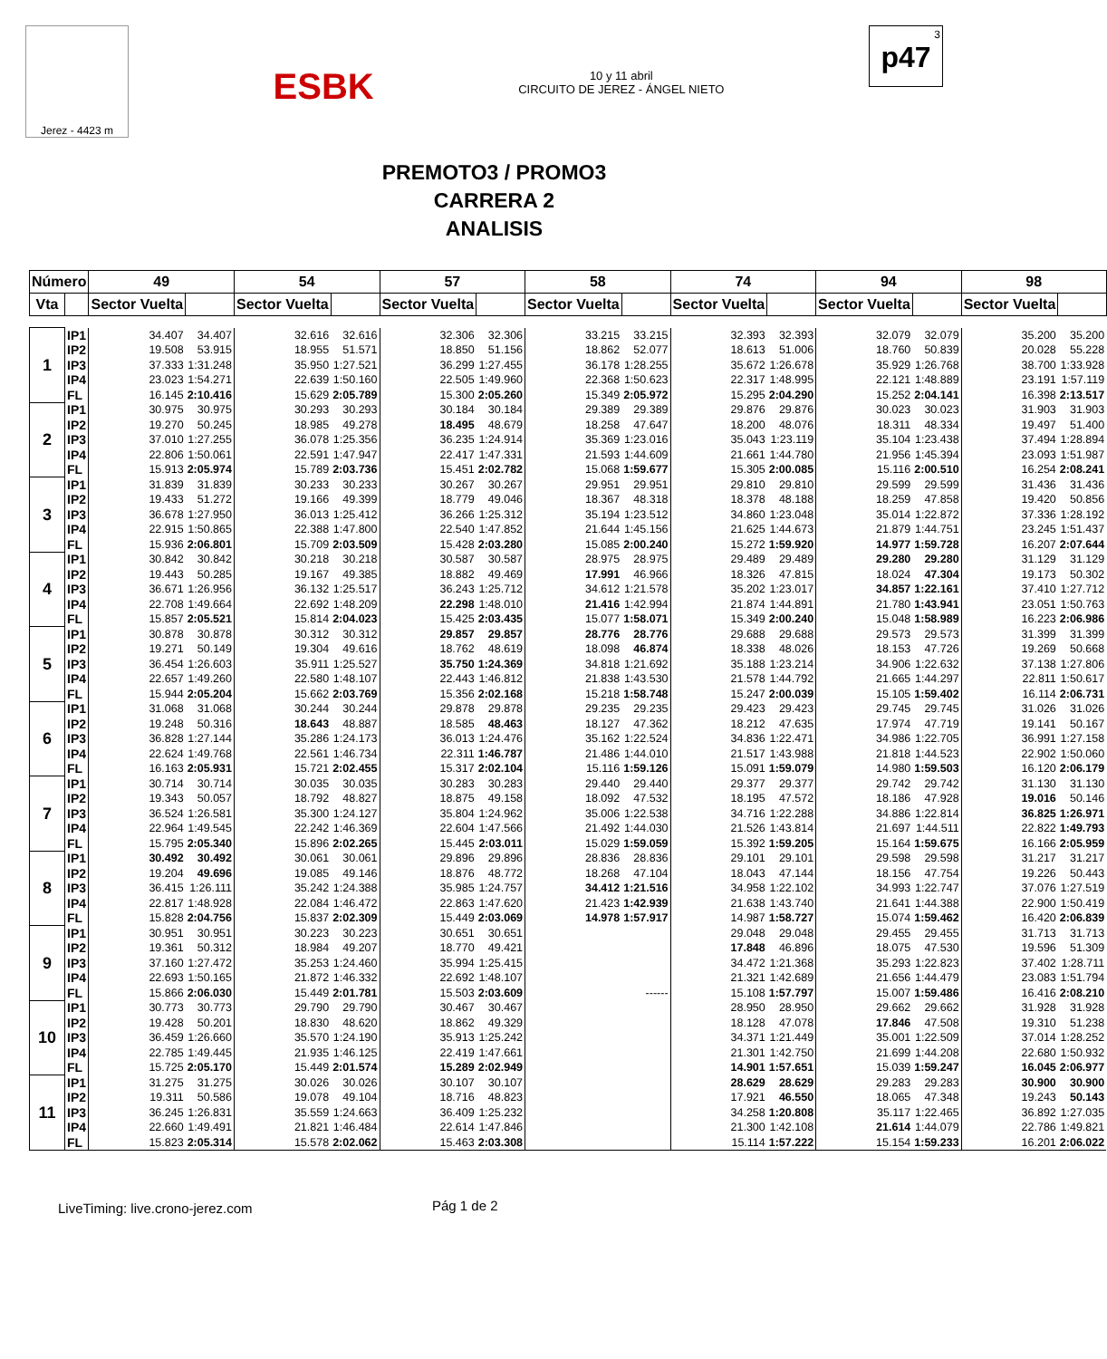Jerez - 4423 m
ESBK
10 y 11 abril
CIRCUITO DE JEREZ - ÁNGEL NIETO
3
p47
PREMOTO3 / PROMO3
CARRERA 2
ANALISIS
| Número | | 49 | | 54 | | 57 | | 58 | | 74 | | 94 | | 98 | |
| --- | --- | --- | --- | --- | --- | --- | --- | --- | --- | --- | --- | --- | --- | --- | --- |
| Vta | | Sector Vuelta | | Sector Vuelta | | Sector Vuelta | | Sector Vuelta | | Sector Vuelta | | Sector Vuelta | | Sector Vuelta | |
| 1 | IP1 | 34.407 | 34.407 | 32.616 | 32.616 | 32.306 | 32.306 | 33.215 | 33.215 | 32.393 | 32.393 | 32.079 | 32.079 | 35.200 | 35.200 |
| | IP2 | 19.508 | 53.915 | 18.955 | 51.571 | 18.850 | 51.156 | 18.862 | 52.077 | 18.613 | 51.006 | 18.760 | 50.839 | 20.028 | 55.228 |
| | IP3 | 37.333 | 1:31.248 | 35.950 | 1:27.521 | 36.299 | 1:27.455 | 36.178 | 1:28.255 | 35.672 | 1:26.678 | 35.929 | 1:26.768 | 38.700 | 1:33.928 |
| | IP4 | 23.023 | 1:54.271 | 22.639 | 1:50.160 | 22.505 | 1:49.960 | 22.368 | 1:50.623 | 22.317 | 1:48.995 | 22.121 | 1:48.889 | 23.191 | 1:57.119 |
| | FL | 16.145 | 2:10.416 | 15.629 | 2:05.789 | 15.300 | 2:05.260 | 15.349 | 2:05.972 | 15.295 | 2:04.290 | 15.252 | 2:04.141 | 16.398 | 2:13.517 |
| 2 | IP1 | 30.975 | 30.975 | 30.293 | 30.293 | 30.184 | 30.184 | 29.389 | 29.389 | 29.876 | 29.876 | 30.023 | 30.023 | 31.903 | 31.903 |
| | IP2 | 19.270 | 50.245 | 18.985 | 49.278 | 18.495 | 48.679 | 18.258 | 47.647 | 18.200 | 48.076 | 18.311 | 48.334 | 19.497 | 51.400 |
| | IP3 | 37.010 | 1:27.255 | 36.078 | 1:25.356 | 36.235 | 1:24.914 | 35.369 | 1:23.016 | 35.043 | 1:23.119 | 35.104 | 1:23.438 | 37.494 | 1:28.894 |
| | IP4 | 22.806 | 1:50.061 | 22.591 | 1:47.947 | 22.417 | 1:47.331 | 21.593 | 1:44.609 | 21.661 | 1:44.780 | 21.956 | 1:45.394 | 23.093 | 1:51.987 |
| | FL | 15.913 | 2:05.974 | 15.789 | 2:03.736 | 15.451 | 2:02.782 | 15.068 | 1:59.677 | 15.305 | 2:00.085 | 15.116 | 2:00.510 | 16.254 | 2:08.241 |
| 3 | IP1 | 31.839 | 31.839 | 30.233 | 30.233 | 30.267 | 30.267 | 29.951 | 29.951 | 29.810 | 29.810 | 29.599 | 29.599 | 31.436 | 31.436 |
| | IP2 | 19.433 | 51.272 | 19.166 | 49.399 | 18.779 | 49.046 | 18.367 | 48.318 | 18.378 | 48.188 | 18.259 | 47.858 | 19.420 | 50.856 |
| | IP3 | 36.678 | 1:27.950 | 36.013 | 1:25.412 | 36.266 | 1:25.312 | 35.194 | 1:23.512 | 34.860 | 1:23.048 | 35.014 | 1:22.872 | 37.336 | 1:28.192 |
| | IP4 | 22.915 | 1:50.865 | 22.388 | 1:47.800 | 22.540 | 1:47.852 | 21.644 | 1:45.156 | 21.625 | 1:44.673 | 21.879 | 1:44.751 | 23.245 | 1:51.437 |
| | FL | 15.936 | 2:06.801 | 15.709 | 2:03.509 | 15.428 | 2:03.280 | 15.085 | 2:00.240 | 15.272 | 1:59.920 | 14.977 | 1:59.728 | 16.207 | 2:07.644 |
| 4 | IP1 | 30.842 | 30.842 | 30.218 | 30.218 | 30.587 | 30.587 | 28.975 | 28.975 | 29.489 | 29.489 | 29.280 | 29.280 | 31.129 | 31.129 |
| | IP2 | 19.443 | 50.285 | 19.167 | 49.385 | 18.882 | 49.469 | 17.991 | 46.966 | 18.326 | 47.815 | 18.024 | 47.304 | 19.173 | 50.302 |
| | IP3 | 36.671 | 1:26.956 | 36.132 | 1:25.517 | 36.243 | 1:25.712 | 34.612 | 1:21.578 | 35.202 | 1:23.017 | 34.857 | 1:22.161 | 37.410 | 1:27.712 |
| | IP4 | 22.708 | 1:49.664 | 22.692 | 1:48.209 | 22.298 | 1:48.010 | 21.416 | 1:42.994 | 21.874 | 1:44.891 | 21.780 | 1:43.941 | 23.051 | 1:50.763 |
| | FL | 15.857 | 2:05.521 | 15.814 | 2:04.023 | 15.425 | 2:03.435 | 15.077 | 1:58.071 | 15.349 | 2:00.240 | 15.048 | 1:58.989 | 16.223 | 2:06.986 |
| 5 | IP1 | 30.878 | 30.878 | 30.312 | 30.312 | 29.857 | 29.857 | 28.776 | 28.776 | 29.688 | 29.688 | 29.573 | 29.573 | 31.399 | 31.399 |
| | IP2 | 19.271 | 50.149 | 19.304 | 49.616 | 18.762 | 48.619 | 18.098 | 46.874 | 18.338 | 48.026 | 18.153 | 47.726 | 19.269 | 50.668 |
| | IP3 | 36.454 | 1:26.603 | 35.911 | 1:25.527 | 35.750 | 1:24.369 | 34.818 | 1:21.692 | 35.188 | 1:23.214 | 34.906 | 1:22.632 | 37.138 | 1:27.806 |
| | IP4 | 22.657 | 1:49.260 | 22.580 | 1:48.107 | 22.443 | 1:46.812 | 21.838 | 1:43.530 | 21.578 | 1:44.792 | 21.665 | 1:44.297 | 22.811 | 1:50.617 |
| | FL | 15.944 | 2:05.204 | 15.662 | 2:03.769 | 15.356 | 2:02.168 | 15.218 | 1:58.748 | 15.247 | 2:00.039 | 15.105 | 1:59.402 | 16.114 | 2:06.731 |
| 6 | IP1 | 31.068 | 31.068 | 30.244 | 30.244 | 29.878 | 29.878 | 29.235 | 29.235 | 29.423 | 29.423 | 29.745 | 29.745 | 31.026 | 31.026 |
| | IP2 | 19.248 | 50.316 | 18.643 | 48.887 | 18.585 | 48.463 | 18.127 | 47.362 | 18.212 | 47.635 | 17.974 | 47.719 | 19.141 | 50.167 |
| | IP3 | 36.828 | 1:27.144 | 35.286 | 1:24.173 | 36.013 | 1:24.476 | 35.162 | 1:22.524 | 34.836 | 1:22.471 | 34.986 | 1:22.705 | 36.991 | 1:27.158 |
| | IP4 | 22.624 | 1:49.768 | 22.561 | 1:46.734 | 22.311 | 1:46.787 | 21.486 | 1:44.010 | 21.517 | 1:43.988 | 21.818 | 1:44.523 | 22.902 | 1:50.060 |
| | FL | 16.163 | 2:05.931 | 15.721 | 2:02.455 | 15.317 | 2:02.104 | 15.116 | 1:59.126 | 15.091 | 1:59.079 | 14.980 | 1:59.503 | 16.120 | 2:06.179 |
| 7 | IP1 | 30.714 | 30.714 | 30.035 | 30.035 | 30.283 | 30.283 | 29.440 | 29.440 | 29.377 | 29.377 | 29.742 | 29.742 | 31.130 | 31.130 |
| | IP2 | 19.343 | 50.057 | 18.792 | 48.827 | 18.875 | 49.158 | 18.092 | 47.532 | 18.195 | 47.572 | 18.186 | 47.928 | 19.016 | 50.146 |
| | IP3 | 36.524 | 1:26.581 | 35.300 | 1:24.127 | 35.804 | 1:24.962 | 35.006 | 1:22.538 | 34.716 | 1:22.288 | 34.886 | 1:22.814 | 36.825 | 1:26.971 |
| | IP4 | 22.964 | 1:49.545 | 22.242 | 1:46.369 | 22.604 | 1:47.566 | 21.492 | 1:44.030 | 21.526 | 1:43.814 | 21.697 | 1:44.511 | 22.822 | 1:49.793 |
| | FL | 15.795 | 2:05.340 | 15.896 | 2:02.265 | 15.445 | 2:03.011 | 15.029 | 1:59.059 | 15.392 | 1:59.205 | 15.164 | 1:59.675 | 16.166 | 2:05.959 |
| 8 | IP1 | 30.492 | 30.492 | 30.061 | 30.061 | 29.896 | 29.896 | 28.836 | 28.836 | 29.101 | 29.101 | 29.598 | 29.598 | 31.217 | 31.217 |
| | IP2 | 19.204 | 49.696 | 19.085 | 49.146 | 18.876 | 48.772 | 18.268 | 47.104 | 18.043 | 47.144 | 18.156 | 47.754 | 19.226 | 50.443 |
| | IP3 | 36.415 | 1:26.111 | 35.242 | 1:24.388 | 35.985 | 1:24.757 | 34.412 | 1:21.516 | 34.958 | 1:22.102 | 34.993 | 1:22.747 | 37.076 | 1:27.519 |
| | IP4 | 22.817 | 1:48.928 | 22.084 | 1:46.472 | 22.863 | 1:47.620 | 21.423 | 1:42.939 | 21.638 | 1:43.740 | 21.641 | 1:44.388 | 22.900 | 1:50.419 |
| | FL | 15.828 | 2:04.756 | 15.837 | 2:02.309 | 15.449 | 2:03.069 | 14.978 | 1:57.917 | 14.987 | 1:58.727 | 15.074 | 1:59.462 | 16.420 | 2:06.839 |
| 9 | IP1 | 30.951 | 30.951 | 30.223 | 30.223 | 30.651 | 30.651 | | | 29.048 | 29.048 | 29.455 | 29.455 | 31.713 | 31.713 |
| | IP2 | 19.361 | 50.312 | 18.984 | 49.207 | 18.770 | 49.421 | | | 17.848 | 46.896 | 18.075 | 47.530 | 19.596 | 51.309 |
| | IP3 | 37.160 | 1:27.472 | 35.253 | 1:24.460 | 35.994 | 1:25.415 | | | 34.472 | 1:21.368 | 35.293 | 1:22.823 | 37.402 | 1:28.711 |
| | IP4 | 22.693 | 1:50.165 | 21.872 | 1:46.332 | 22.692 | 1:48.107 | | | 21.321 | 1:42.689 | 21.656 | 1:44.479 | 23.083 | 1:51.794 |
| | FL | 15.866 | 2:06.030 | 15.449 | 2:01.781 | 15.503 | 2:03.609 | | ------ | 15.108 | 1:57.797 | 15.007 | 1:59.486 | 16.416 | 2:08.210 |
| 10 | IP1 | 30.773 | 30.773 | 29.790 | 29.790 | 30.467 | 30.467 | | | 28.950 | 28.950 | 29.662 | 29.662 | 31.928 | 31.928 |
| | IP2 | 19.428 | 50.201 | 18.830 | 48.620 | 18.862 | 49.329 | | | 18.128 | 47.078 | 17.846 | 47.508 | 19.310 | 51.238 |
| | IP3 | 36.459 | 1:26.660 | 35.570 | 1:24.190 | 35.913 | 1:25.242 | | | 34.371 | 1:21.449 | 35.001 | 1:22.509 | 37.014 | 1:28.252 |
| | IP4 | 22.785 | 1:49.445 | 21.935 | 1:46.125 | 22.419 | 1:47.661 | | | 21.301 | 1:42.750 | 21.699 | 1:44.208 | 22.680 | 1:50.932 |
| | FL | 15.725 | 2:05.170 | 15.449 | 2:01.574 | 15.289 | 2:02.949 | | | 14.901 | 1:57.651 | 15.039 | 1:59.247 | 16.045 | 2:06.977 |
| 11 | IP1 | 31.275 | 31.275 | 30.026 | 30.026 | 30.107 | 30.107 | | | 28.629 | 28.629 | 29.283 | 29.283 | 30.900 | 30.900 |
| | IP2 | 19.311 | 50.586 | 19.078 | 49.104 | 18.716 | 48.823 | | | 17.921 | 46.550 | 18.065 | 47.348 | 19.243 | 50.143 |
| | IP3 | 36.245 | 1:26.831 | 35.559 | 1:24.663 | 36.409 | 1:25.232 | | | 34.258 | 1:20.808 | 35.117 | 1:22.465 | 36.892 | 1:27.035 |
| | IP4 | 22.660 | 1:49.491 | 21.821 | 1:46.484 | 22.614 | 1:47.846 | | | 21.300 | 1:42.108 | 21.614 | 1:44.079 | 22.786 | 1:49.821 |
| | FL | 15.823 | 2:05.314 | 15.578 | 2:02.062 | 15.463 | 2:03.308 | | | 15.114 | 1:57.222 | 15.154 | 1:59.233 | 16.201 | 2:06.022 |
LiveTiming: live.crono-jerez.com
Pág 1 de 2